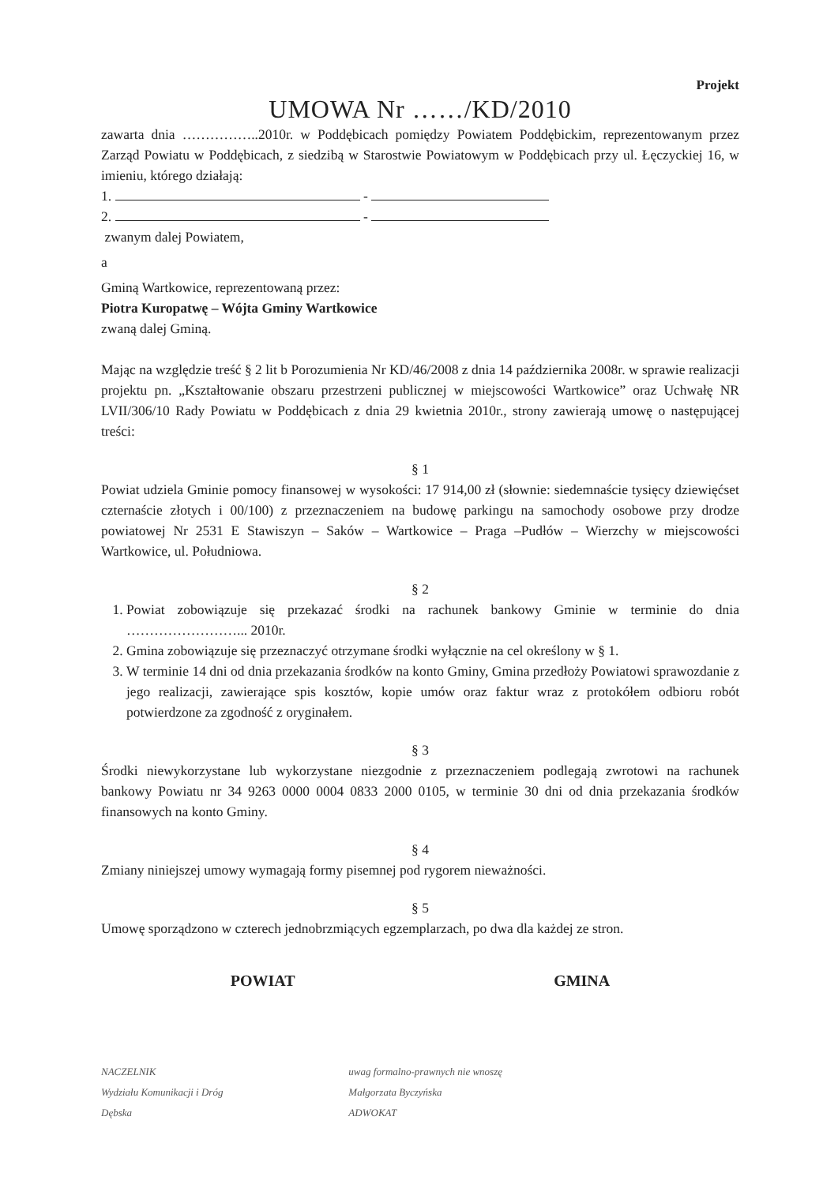Projekt
UMOWA Nr ……/KD/2010
zawarta dnia ……………..2010r. w Poddębicach pomiędzy Powiatem Poddębickim, reprezentowanym przez Zarząd Powiatu w Poddębicach, z siedzibą w Starostwie Powiatowym w Poddębicach przy ul. Łęczyckiej 16, w imieniu, którego działają:
1. -
2. -
zwanym dalej Powiatem,
a
Gminą Wartkowice, reprezentowaną przez:
Piotra Kuropatwę – Wójta Gminy Wartkowice
zwaną dalej Gminą.
Mając na względzie treść § 2 lit b Porozumienia Nr KD/46/2008 z dnia 14 października 2008r. w sprawie realizacji projektu pn. „Kształtowanie obszaru przestrzeni publicznej w miejscowości Wartkowice” oraz Uchwałę NR LVII/306/10 Rady Powiatu w Poddębicach z dnia 29 kwietnia 2010r., strony zawierają umowę o następującej treści:
§ 1
Powiat udziela Gminie pomocy finansowej w wysokości: 17 914,00 zł (słownie: siedemnaście tysięcy dziewięćset czternaście złotych i 00/100) z przeznaczeniem na budowę parkingu na samochody osobowe przy drodze powiatowej Nr 2531 E Stawiszyn – Saków – Wartkowice – Praga –Pudłów – Wierzchy w miejscowości Wartkowice, ul. Południowa.
§ 2
1. Powiat zobowiązuje się przekazać środki na rachunek bankowy Gminie w terminie do dnia ……………………... 2010r.
2. Gmina zobowiązuje się przeznaczyć otrzymane środki wyłącznie na cel określony w § 1.
3. W terminie 14 dni od dnia przekazania środków na konto Gminy, Gmina przedłoży Powiatowi sprawozdanie z jego realizacji, zawierające spis kosztów, kopie umów oraz faktur wraz z protokółem odbioru robót potwierdzone za zgodność z oryginałem.
§ 3
Środki niewykorzystane lub wykorzystane niezgodnie z przeznaczeniem podlegają zwrotowi na rachunek bankowy Powiatu nr 34 9263 0000 0004 0833 2000 0105, w terminie 30 dni od dnia przekazania środków finansowych na konto Gminy.
§ 4
Zmiany niniejszej umowy wymagają formy pisemnej pod rygorem nieważności.
§ 5
Umowę sporządzono w czterech jednobrzmiących egzemplarzach, po dwa dla każdej ze stron.
POWIAT GMINA
NACZELNIK
Wydziału Komunikacji i Dróg
Dębska
uwag formalno-prawnych nie wnoszę
Małgorzata Byczyńska
ADWOKAT